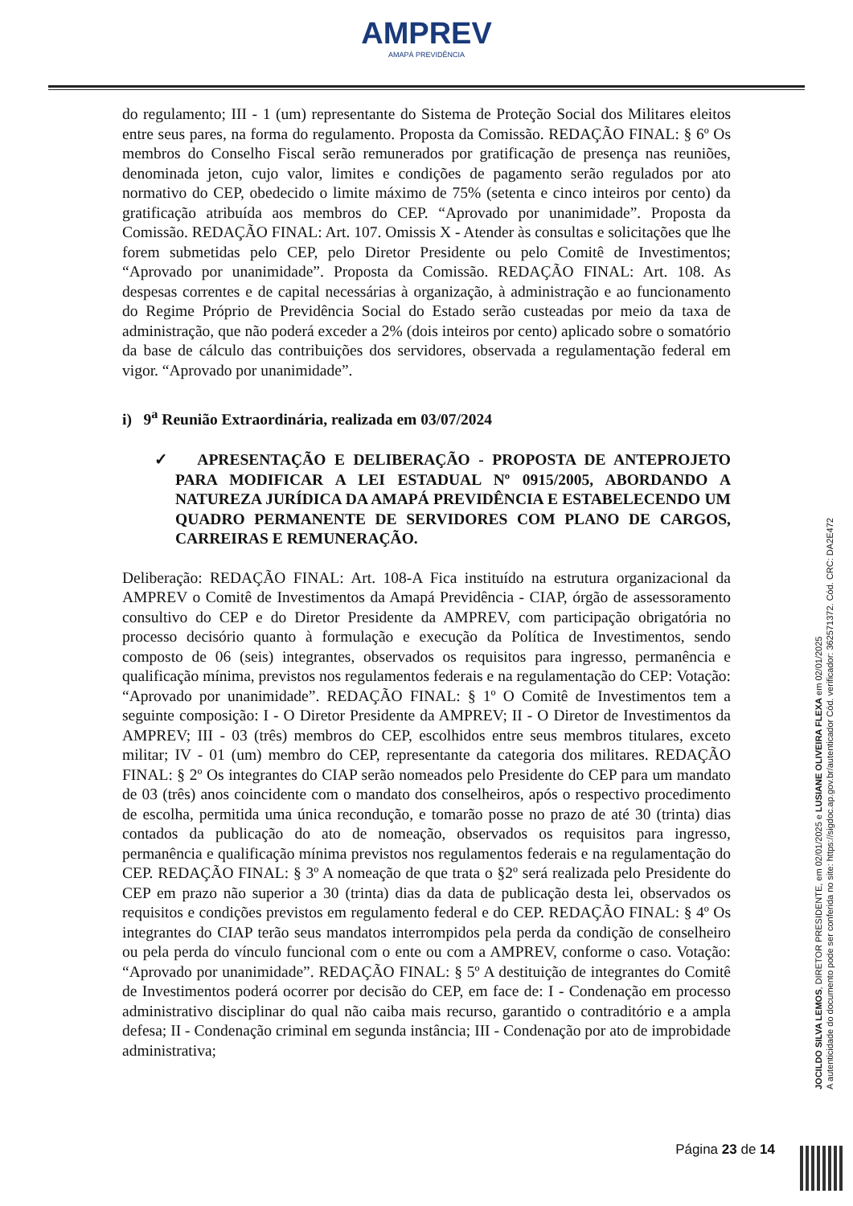AMPREV
AMAPÁ PREVIDÊNCIA
do regulamento; III - 1 (um) representante do Sistema de Proteção Social dos Militares eleitos entre seus pares, na forma do regulamento. Proposta da Comissão. REDAÇÃO FINAL: § 6º Os membros do Conselho Fiscal serão remunerados por gratificação de presença nas reuniões, denominada jeton, cujo valor, limites e condições de pagamento serão regulados por ato normativo do CEP, obedecido o limite máximo de 75% (setenta e cinco inteiros por cento) da gratificação atribuída aos membros do CEP. “Aprovado por unanimidade”. Proposta da Comissão. REDAÇÃO FINAL: Art. 107. Omissis X - Atender às consultas e solicitações que lhe forem submetidas pelo CEP, pelo Diretor Presidente ou pelo Comitê de Investimentos; “Aprovado por unanimidade”. Proposta da Comissão. REDAÇÃO FINAL: Art. 108. As despesas correntes e de capital necessárias à organização, à administração e ao funcionamento do Regime Próprio de Previdência Social do Estado serão custeadas por meio da taxa de administração, que não poderá exceder a 2% (dois inteiros por cento) aplicado sobre o somatório da base de cálculo das contribuições dos servidores, observada a regulamentação federal em vigor. “Aprovado por unanimidade”.
i) 9<sup>a</sup> Reunião Extraordinária, realizada em 03/07/2024
✓ APRESENTAÇÃO E DELIBERAÇÃO - PROPOSTA DE ANTEPROJETO PARA MODIFICAR A LEI ESTADUAL Nº 0915/2005, ABORDANDO A NATUREZA JURÍDICA DA AMAPÁ PREVIDÊNCIA E ESTABELECENDO UM QUADRO PERMANENTE DE SERVIDORES COM PLANO DE CARGOS, CARREIRAS E REMUNERAÇÃO.
Deliberação: REDAÇÃO FINAL: Art. 108-A Fica instituído na estrutura organizacional da AMPREV o Comitê de Investimentos da Amapá Previdência - CIAP, órgão de assessoramento consultivo do CEP e do Diretor Presidente da AMPREV, com participação obrigatória no processo decisório quanto à formulação e execução da Política de Investimentos, sendo composto de 06 (seis) integrantes, observados os requisitos para ingresso, permanência e qualificação mínima, previstos nos regulamentos federais e na regulamentação do CEP: Votação: “Aprovado por unanimidade”. REDAÇÃO FINAL: § 1º O Comitê de Investimentos tem a seguinte composição: I - O Diretor Presidente da AMPREV; II - O Diretor de Investimentos da AMPREV; III - 03 (três) membros do CEP, escolhidos entre seus membros titulares, exceto militar; IV - 01 (um) membro do CEP, representante da categoria dos militares. REDAÇÃO FINAL: § 2º Os integrantes do CIAP serão nomeados pelo Presidente do CEP para um mandato de 03 (três) anos coincidente com o mandato dos conselheiros, após o respectivo procedimento de escolha, permitida uma única recondução, e tomarão posse no prazo de até 30 (trinta) dias contados da publicação do ato de nomeação, observados os requisitos para ingresso, permanência e qualificação mínima previstos nos regulamentos federais e na regulamentação do CEP. REDAÇÃO FINAL: § 3º A nomeação de que trata o §2º será realizada pelo Presidente do CEP em prazo não superior a 30 (trinta) dias da data de publicação desta lei, observados os requisitos e condições previstos em regulamento federal e do CEP. REDAÇÃO FINAL: § 4º Os integrantes do CIAP terão seus mandatos interrompidos pela perda da condição de conselheiro ou pela perda do vínculo funcional com o ente ou com a AMPREV, conforme o caso. Votação: “Aprovado por unanimidade”. REDAÇÃO FINAL: § 5º A destituição de integrantes do Comitê de Investimentos poderá ocorrer por decisão do CEP, em face de: I - Condenação em processo administrativo disciplinar do qual não caiba mais recurso, garantido o contraditório e a ampla defesa; II - Condenação criminal em segunda instância; III - Condenação por ato de improbidade administrativa;
JOCILDO SILVA LEMOS, DIRETOR PRESIDENTE, em 02/01/2025 e LUSIANE OLIVEIRA FLEXA em 02/01/2025
A autenticidade do documento pode ser conferida no site: https://sigdoc.ap.gov.br/autenticador Cód. verificador: 362571372. Cód. CRC: DA2E472
Página 23 de 14